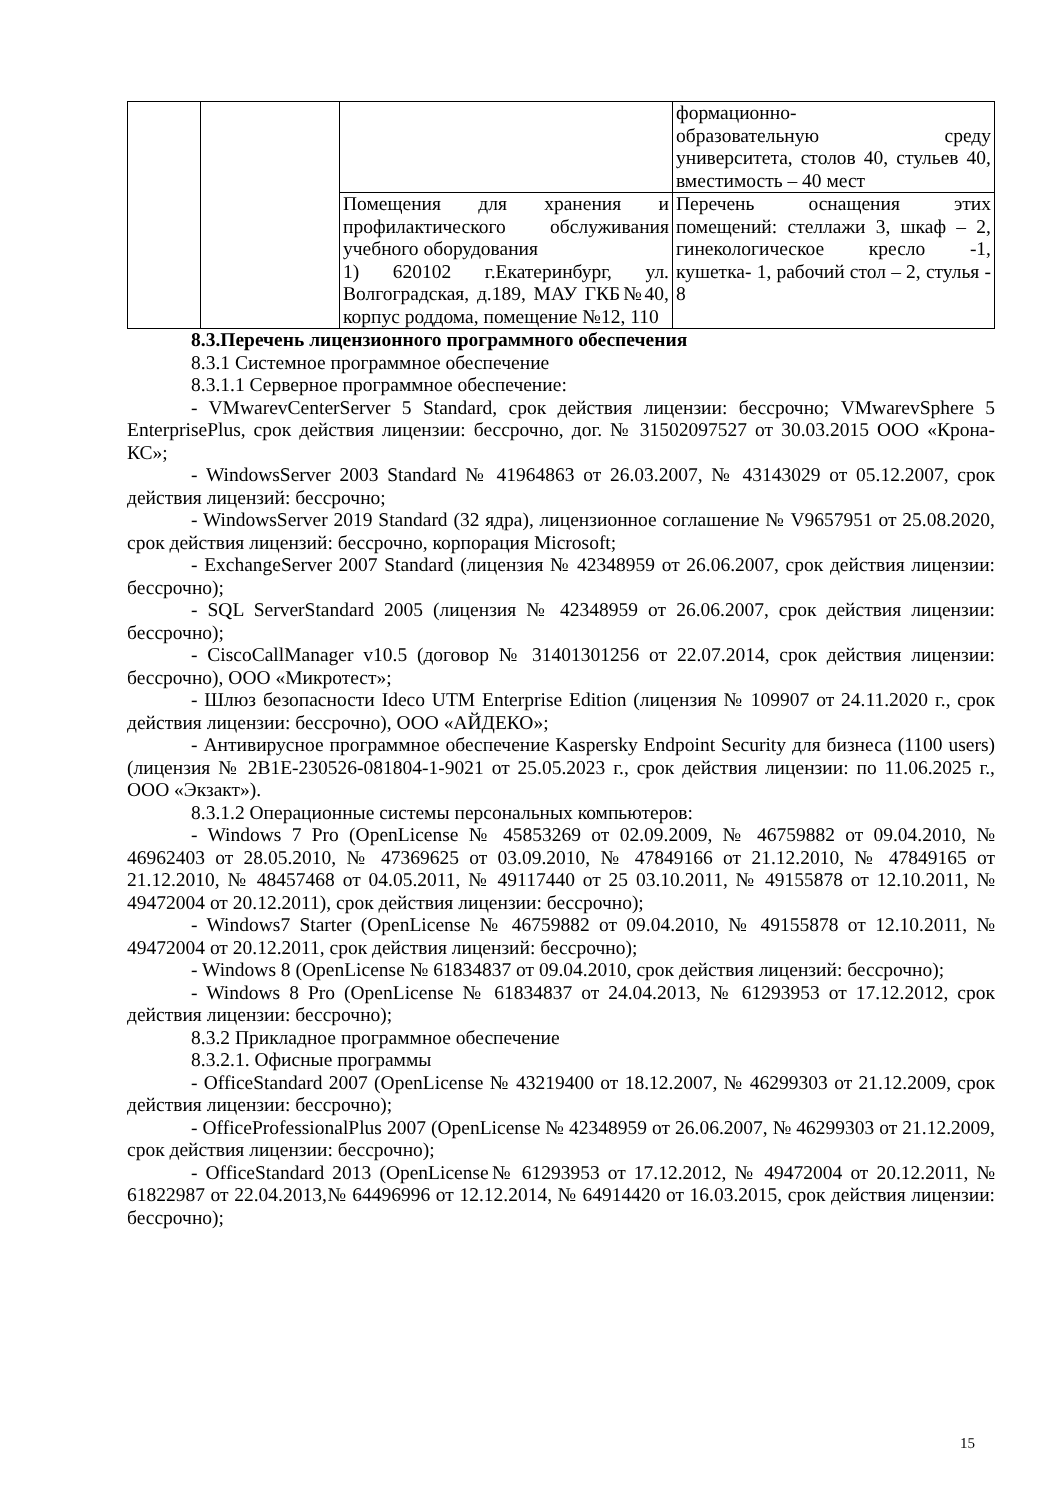| | | | формационно- образовательную среду университета, столов 40, стульев 40, вместимость – 40 мест |
| | | Помещения для хранения и профилактического обслуживания учебного оборудования 1) 620102 г.Екатеринбург, ул. Волгоградская, д.189, МАУ ГКБ№40, корпус роддома, помещение №12, 110 | Перечень оснащения этих помещений: стеллажи 3, шкаф – 2, гинекологическое кресло -1, кушетка- 1, рабочий стол – 2, стулья - 8 |
8.3.Перечень лицензионного программного обеспечения
8.3.1 Системное программное обеспечение
8.3.1.1 Серверное программное обеспечение:
- VMwarevCenterServer 5 Standard, срок действия лицензии: бессрочно; VMwarevSphere 5 EnterprisePlus, срок действия лицензии: бессрочно, дог. № 31502097527 от 30.03.2015 ООО «Крона-КС»;
- WindowsServer 2003 Standard № 41964863 от 26.03.2007, № 43143029 от 05.12.2007, срок действия лицензий: бессрочно;
- WindowsServer 2019 Standard (32 ядра), лицензионное соглашение № V9657951 от 25.08.2020, срок действия лицензий: бессрочно, корпорация Microsoft;
- ExchangeServer 2007 Standard (лицензия № 42348959 от 26.06.2007, срок действия лицензии: бессрочно);
- SQL ServerStandard 2005 (лицензия № 42348959 от 26.06.2007, срок действия лицензии: бессрочно);
- CiscoCallManager v10.5 (договор № 31401301256 от 22.07.2014, срок действия лицензии: бессрочно), ООО «Микротест»;
- Шлюз безопасности Ideco UTM Enterprise Edition (лицензия № 109907 от 24.11.2020 г., срок действия лицензии: бессрочно), ООО «АЙДЕКО»;
- Антивирусное программное обеспечение Kaspersky Endpoint Security для бизнеса (1100 users) (лицензия № 2В1Е-230526-081804-1-9021 от 25.05.2023 г., срок действия лицензии: по 11.06.2025 г., ООО «Экзакт»).
8.3.1.2 Операционные системы персональных компьютеров:
- Windows 7 Pro (OpenLicense № 45853269 от 02.09.2009, № 46759882 от 09.04.2010, № 46962403 от 28.05.2010, № 47369625 от 03.09.2010, № 47849166 от 21.12.2010, № 47849165 от 21.12.2010, № 48457468 от 04.05.2011, № 49117440 от 25 03.10.2011, № 49155878 от 12.10.2011, № 49472004 от 20.12.2011), срок действия лицензии: бессрочно);
- Windows7 Starter (OpenLicense № 46759882 от 09.04.2010, № 49155878 от 12.10.2011, № 49472004 от 20.12.2011, срок действия лицензий: бессрочно);
- Windows 8 (OpenLicense № 61834837 от 09.04.2010, срок действия лицензий: бессрочно);
- Windows 8 Pro (OpenLicense № 61834837 от 24.04.2013, № 61293953 от 17.12.2012, срок действия лицензии: бессрочно);
8.3.2 Прикладное программное обеспечение
8.3.2.1. Офисные программы
- OfficeStandard 2007 (OpenLicense № 43219400 от 18.12.2007, № 46299303 от 21.12.2009, срок действия лицензии: бессрочно);
- OfficeProfessionalPlus 2007 (OpenLicense № 42348959 от 26.06.2007, № 46299303 от 21.12.2009, срок действия лицензии: бессрочно);
- OfficeStandard 2013 (OpenLicense№ 61293953 от 17.12.2012, № 49472004 от 20.12.2011, № 61822987 от 22.04.2013,№ 64496996 от 12.12.2014, № 64914420 от 16.03.2015, срок действия лицензии: бессрочно);
15